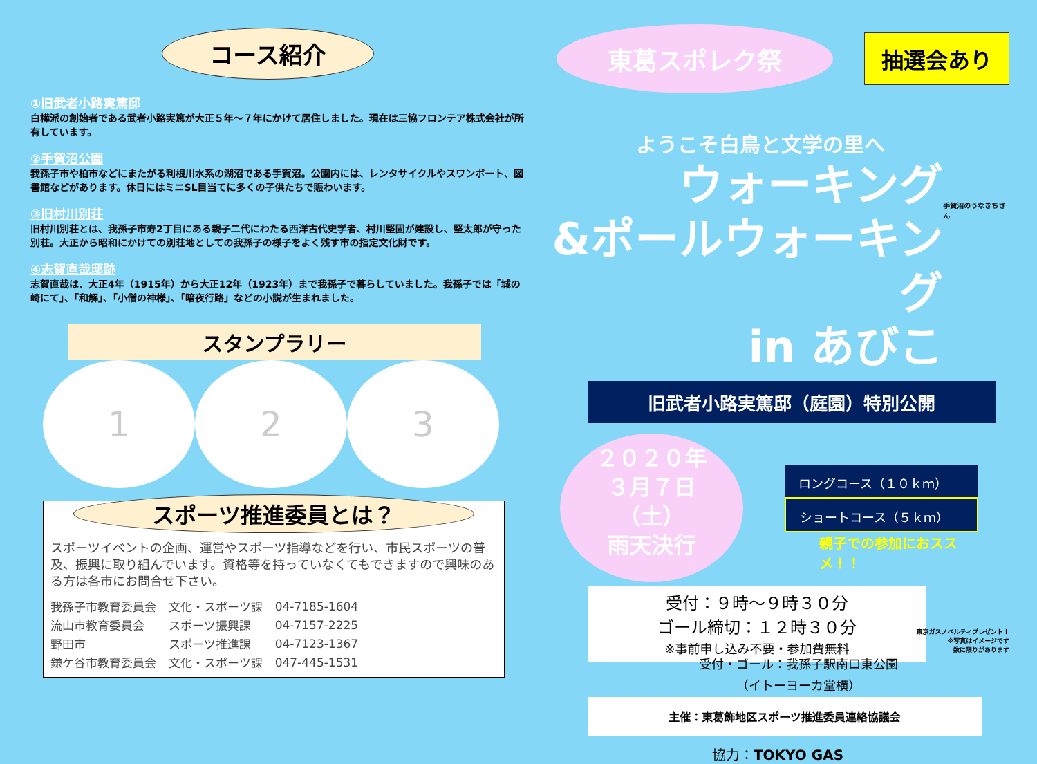コース紹介
①旧武者小路実篤邸
白樺派の創始者である武者小路実篤が大正５年～７年にかけて居住しました。現在は三協フロンテア株式会社が所有しています。
②手賀沼公園
我孫子市や柏市などにまたがる利根川水系の湖沼である手賀沼。公園内には、レンタサイクルやスワンボート、図書館などがあります。休日にはミニSL目当てに多くの子供たちで賑わいます。
③旧村川別荘
旧村川別荘とは、我孫子市寿2丁目にある親子二代にわたる西洋古代史学者、村川堅固が建設し、堅太郎が守った別荘。大正から昭和にかけての別荘地としての我孫子の様子をよく残す市の指定文化財です。
④志賀直哉邸跡
志賀直哉は、大正4年（1915年）から大正12年（1923年）まで我孫子で暮らしていました。我孫子では「城の崎にて」、「和解」、「小僧の神様」、「暗夜行路」などの小説が生まれました。
スタンプラリー
1 2 3
スポーツ推進委員とは？
スポーツイベントの企画、運営やスポーツ指導などを行い、市民スポーツの普及、振興に取り組んでいます。資格等を持っていなくてもできますので興味のある方は各市にお問合せ下さい。
| 我孫子市教育委員会 | 文化・スポーツ課 | 04-7185-1604 |
| 流山市教育委員会 | スポーツ振興課 | 04-7157-2225 |
| 野田市 | スポーツ推進課 | 04-7123-1367 |
| 鎌ケ谷市教育委員会 | 文化・スポーツ課 | 047-445-1531 |
東葛スポレク祭
抽選会あり
ようこそ白鳥と文学の里へ
ウォーキング
&ポールウォーキング
in あびこ
手賀沼のうなきちさん
旧武者小路実篤邸（庭園）特別公開
２０２０年
３月７日
（土）
雨天決行
ロングコース（１０ｋｍ）
ショートコース（５ｋｍ）
親子での参加におススメ！！
受付：９時～９時３０分
ゴール締切：１２時３０分
※事前申し込み不要・参加費無料
東京ガスノベルティプレゼント！
※写真はイメージです
数に限りがあります
受付・ゴール：我孫子駅南口東公園
（イトーヨーカ堂横）
主催：東葛飾地区スポーツ推進委員連絡協議会
協力：TOKYO GAS